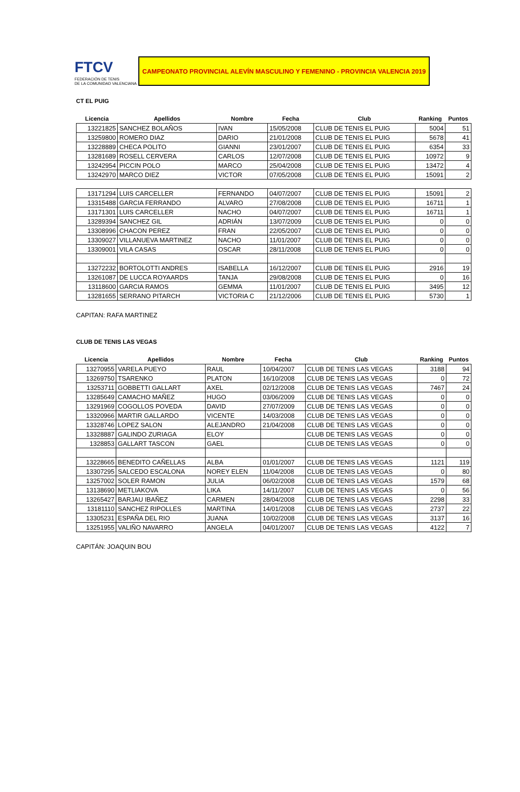FTCV
FEDERACIÓN DE TENIS
DE LA COMUNIDAD VALENCIANA
CAMPEONATO PROVINCIAL ALEVÍN MASCULINO Y FEMENINO - PROVINCIA VALENCIA 2019
CT EL PUIG
| Licencia | Apellidos | Nombre | Fecha | Club | Ranking | Puntos |
| --- | --- | --- | --- | --- | --- | --- |
| 13221825 | SANCHEZ BOLAÑOS | IVAN | 15/05/2008 | CLUB DE TENIS EL PUIG | 5004 | 51 |
| 13259800 | ROMERO DIAZ | DARIO | 21/01/2008 | CLUB DE TENIS EL PUIG | 5678 | 41 |
| 13228889 | CHECA POLITO | GIANNI | 23/01/2007 | CLUB DE TENIS EL PUIG | 6354 | 33 |
| 13281689 | ROSELL CERVERA | CARLOS | 12/07/2008 | CLUB DE TENIS EL PUIG | 10972 | 9 |
| 13242954 | PICCIN POLO | MARCO | 25/04/2008 | CLUB DE TENIS EL PUIG | 13472 | 4 |
| 13242970 | MARCO DIEZ | VICTOR | 07/05/2008 | CLUB DE TENIS EL PUIG | 15091 | 2 |
| 13171294 | LUIS CARCELLER | FERNANDO | 04/07/2007 | CLUB DE TENIS EL PUIG | 15091 | 2 |
| 13315488 | GARCIA FERRANDO | ALVARO | 27/08/2008 | CLUB DE TENIS EL PUIG | 16711 | 1 |
| 13171301 | LUIS CARCELLER | NACHO | 04/07/2007 | CLUB DE TENIS EL PUIG | 16711 | 1 |
| 13289394 | SANCHEZ GIL | ADRIÁN | 13/07/2009 | CLUB DE TENIS EL PUIG | 0 | 0 |
| 13308996 | CHACON PEREZ | FRAN | 22/05/2007 | CLUB DE TENIS EL PUIG | 0 | 0 |
| 13309027 | VILLANUEVA MARTINEZ | NACHO | 11/01/2007 | CLUB DE TENIS EL PUIG | 0 | 0 |
| 13309001 | VILA CASAS | OSCAR | 28/11/2008 | CLUB DE TENIS EL PUIG | 0 | 0 |
| 13272232 | BORTOLOTTI ANDRES | ISABELLA | 16/12/2007 | CLUB DE TENIS EL PUIG | 2916 | 19 |
| 13261087 | DE LUCCA ROYAARDS | TANJA | 29/08/2008 | CLUB DE TENIS EL PUIG | 0 | 16 |
| 13118600 | GARCIA RAMOS | GEMMA | 11/01/2007 | CLUB DE TENIS EL PUIG | 3495 | 12 |
| 13281655 | SERRANO PITARCH | VICTORIA C | 21/12/2006 | CLUB DE TENIS EL PUIG | 5730 | 1 |
CAPITAN: RAFA MARTINEZ
CLUB DE TENIS LAS VEGAS
| Licencia | Apellidos | Nombre | Fecha | Club | Ranking | Puntos |
| --- | --- | --- | --- | --- | --- | --- |
| 13270955 | VARELA PUEYO | RAUL | 10/04/2007 | CLUB DE TENIS LAS VEGAS | 3188 | 94 |
| 13269750 | TSARENKO | PLATON | 16/10/2008 | CLUB DE TENIS LAS VEGAS | 0 | 72 |
| 13253711 | GOBBETTI GALLART | AXEL | 02/12/2008 | CLUB DE TENIS LAS VEGAS | 7467 | 24 |
| 13285649 | CAMACHO MAÑEZ | HUGO | 03/06/2009 | CLUB DE TENIS LAS VEGAS | 0 | 0 |
| 13291969 | COGOLLOS POVEDA | DAVID | 27/07/2009 | CLUB DE TENIS LAS VEGAS | 0 | 0 |
| 13320966 | MARTIR GALLARDO | VICENTE | 14/03/2008 | CLUB DE TENIS LAS VEGAS | 0 | 0 |
| 13328746 | LOPEZ SALON | ALEJANDRO | 21/04/2008 | CLUB DE TENIS LAS VEGAS | 0 | 0 |
| 13328887 | GALINDO ZURIAGA | ELOY | | CLUB DE TENIS LAS VEGAS | 0 | 0 |
| 1328853 | GALLART TASCON | GAEL | | CLUB DE TENIS LAS VEGAS | 0 | 0 |
| 13228665 | BENEDITO CAÑELLAS | ALBA | 01/01/2007 | CLUB DE TENIS LAS VEGAS | 1121 | 119 |
| 13307295 | SALCEDO ESCALONA | NOREY ELEN | 11/04/2008 | CLUB DE TENIS LAS VEGAS | 0 | 80 |
| 13257002 | SOLER RAMON | JULIA | 06/02/2008 | CLUB DE TENIS LAS VEGAS | 1579 | 68 |
| 13138690 | METLIAKOVA | LIKA | 14/11/2007 | CLUB DE TENIS LAS VEGAS | 0 | 56 |
| 13265427 | BARJAU IBAÑEZ | CARMEN | 28/04/2008 | CLUB DE TENIS LAS VEGAS | 2298 | 33 |
| 13181110 | SANCHEZ RIPOLLES | MARTINA | 14/01/2008 | CLUB DE TENIS LAS VEGAS | 2737 | 22 |
| 13305231 | ESPAÑA DEL RIO | JUANA | 10/02/2008 | CLUB DE TENIS LAS VEGAS | 3137 | 16 |
| 13251955 | VALIÑO NAVARRO | ANGELA | 04/01/2007 | CLUB DE TENIS LAS VEGAS | 4122 | 7 |
CAPITÁN: JOAQUIN BOU